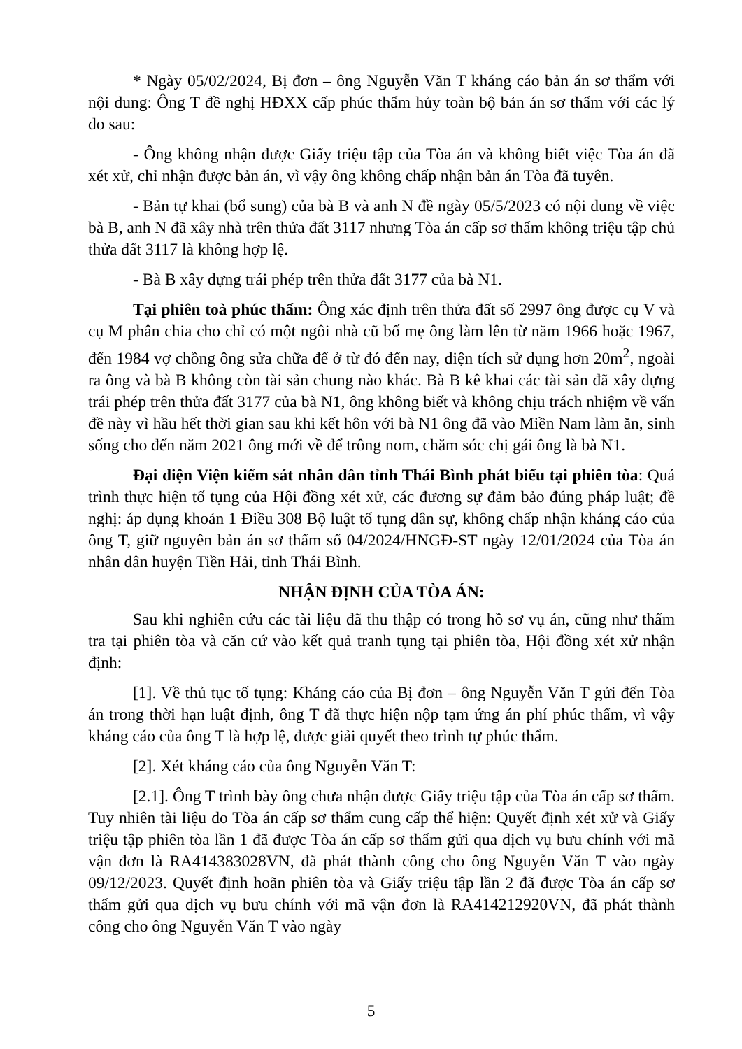* Ngày 05/02/2024, Bị đơn – ông Nguyễn Văn T kháng cáo bản án sơ thẩm với nội dung: Ông T đề nghị HĐXX cấp phúc thẩm hủy toàn bộ bản án sơ thẩm với các lý do sau:
- Ông không nhận được Giấy triệu tập của Tòa án và không biết việc Tòa án đã xét xử, chỉ nhận được bản án, vì vậy ông không chấp nhận bản án Tòa đã tuyên.
- Bản tự khai (bổ sung) của bà B và anh N đề ngày 05/5/2023 có nội dung về việc bà B, anh N đã xây nhà trên thửa đất 3117 nhưng Tòa án cấp sơ thẩm không triệu tập chủ thửa đất 3117 là không hợp lệ.
- Bà B xây dựng trái phép trên thửa đất 3177 của bà N1.
Tại phiên toà phúc thẩm: Ông xác định trên thửa đất số 2997 ông được cụ V và cụ M phân chia cho chỉ có một ngôi nhà cũ bố mẹ ông làm lên từ năm 1966 hoặc 1967, đến 1984 vợ chồng ông sửa chữa để ở từ đó đến nay, diện tích sử dụng hơn 20m<sup>2</sup>, ngoài ra ông và bà B không còn tài sản chung nào khác. Bà B kê khai các tài sản đã xây dựng trái phép trên thửa đất 3177 của bà N1, ông không biết và không chịu trách nhiệm về vấn đề này vì hầu hết thời gian sau khi kết hôn với bà N1 ông đã vào Miền Nam làm ăn, sinh sống cho đến năm 2021 ông mới về để trông nom, chăm sóc chị gái ông là bà N1.
Đại diện Viện kiểm sát nhân dân tỉnh Thái Bình phát biểu tại phiên tòa: Quá trình thực hiện tố tụng của Hội đồng xét xử, các đương sự đảm bảo đúng pháp luật; đề nghị: áp dụng khoản 1 Điều 308 Bộ luật tố tụng dân sự, không chấp nhận kháng cáo của ông T, giữ nguyên bản án sơ thẩm số 04/2024/HNGĐ-ST ngày 12/01/2024 của Tòa án nhân dân huyện Tiền Hải, tỉnh Thái Bình.
NHẬN ĐỊNH CỦA TÒA ÁN:
Sau khi nghiên cứu các tài liệu đã thu thập có trong hồ sơ vụ án, cũng như thẩm tra tại phiên tòa và căn cứ vào kết quả tranh tụng tại phiên tòa, Hội đồng xét xử nhận định:
[1]. Về thủ tục tố tụng: Kháng cáo của Bị đơn – ông Nguyễn Văn T gửi đến Tòa án trong thời hạn luật định, ông T đã thực hiện nộp tạm ứng án phí phúc thẩm, vì vậy kháng cáo của ông T là hợp lệ, được giải quyết theo trình tự phúc thẩm.
[2]. Xét kháng cáo của ông Nguyễn Văn T:
[2.1]. Ông T trình bày ông chưa nhận được Giấy triệu tập của Tòa án cấp sơ thẩm. Tuy nhiên tài liệu do Tòa án cấp sơ thẩm cung cấp thể hiện: Quyết định xét xử và Giấy triệu tập phiên tòa lần 1 đã được Tòa án cấp sơ thẩm gửi qua dịch vụ bưu chính với mã vận đơn là RA414383028VN, đã phát thành công cho ông Nguyễn Văn T vào ngày 09/12/2023. Quyết định hoãn phiên tòa và Giấy triệu tập lần 2 đã được Tòa án cấp sơ thẩm gửi qua dịch vụ bưu chính với mã vận đơn là RA414212920VN, đã phát thành công cho ông Nguyễn Văn T vào ngày
5